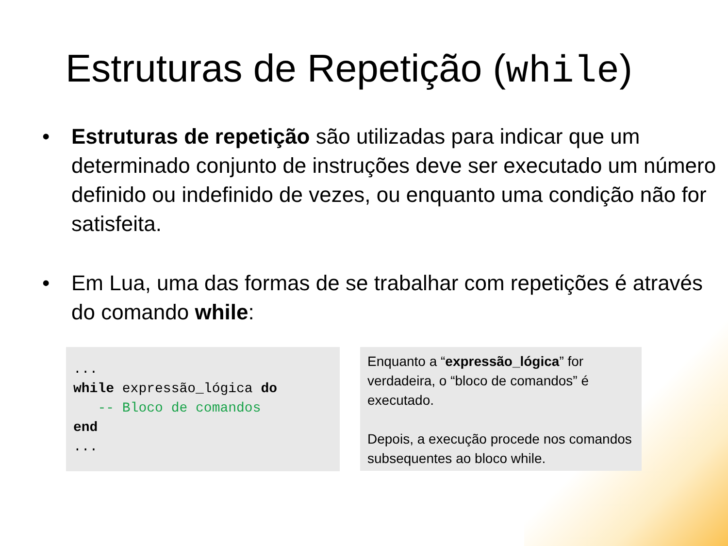Estruturas de Repetição (while)
• Estruturas de repetição são utilizadas para indicar que um determinado conjunto de instruções deve ser executado um número definido ou indefinido de vezes, ou enquanto uma condição não for satisfeita.
• Em Lua, uma das formas de se trabalhar com repetições é através do comando while:
... while expressão_lógica do -- Bloco de comandos end ...
Enquanto a “expressão_lógica” for verdadeira, o “bloco de comandos” é executado.
Depois, a execução procede nos comandos subsequentes ao bloco while.